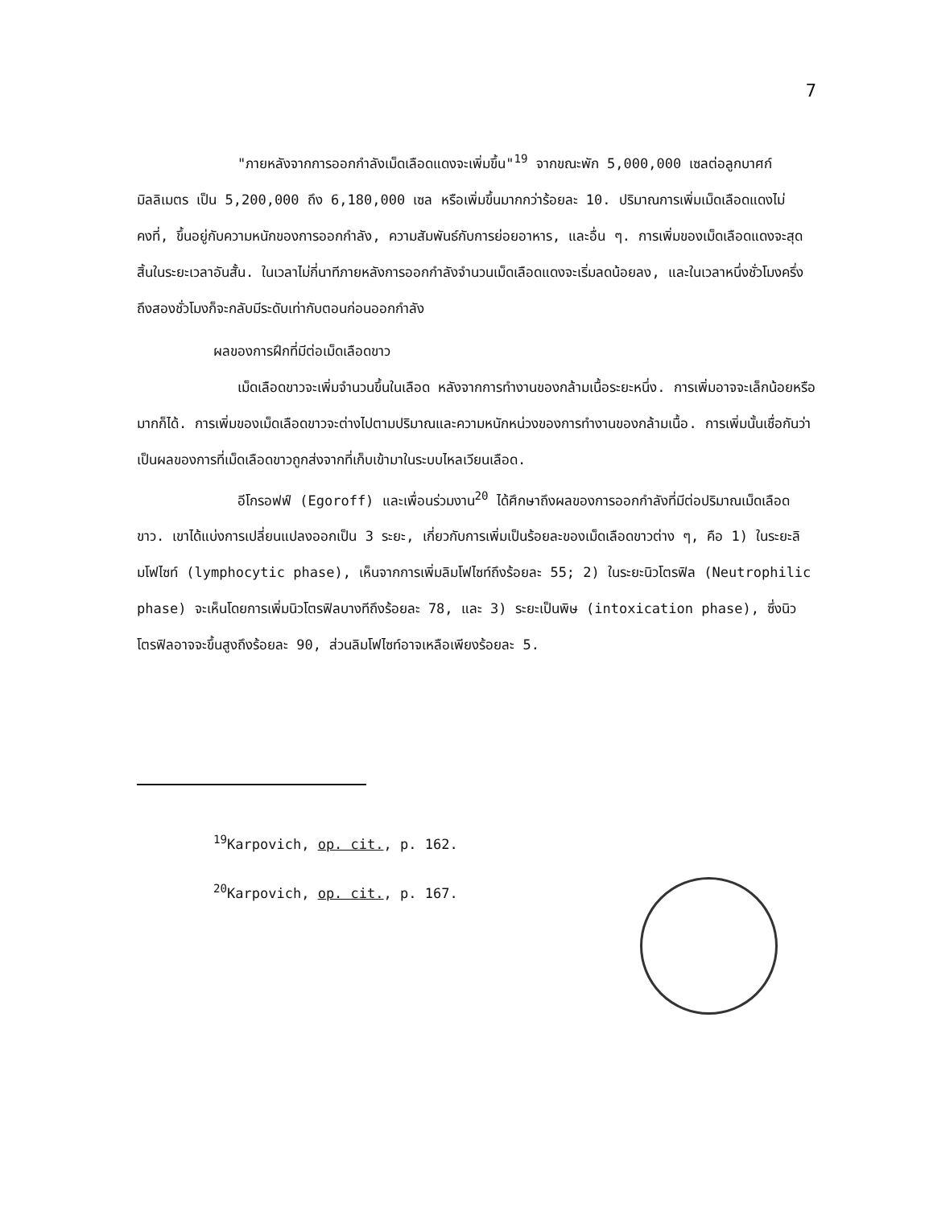7
"ภายหลังจากการออกกำลังเม็ดเลือดแดงจะเพิ่มขึ้น"<sup>19</sup> จากขณะพัก 5,000,000 เซลต่อลูกบาศก์มิลลิเมตร เป็น 5,200,000 ถึง 6,180,000 เซล หรือเพิ่มขึ้นมากกว่าร้อยละ 10. ปริมาณการเพิ่มเม็ดเลือดแดงไม่คงที่, ขึ้นอยู่กับความหนักของการออกกำลัง, ความสัมพันธ์กับการย่อยอาหาร, และอื่น ๆ. การเพิ่มของเม็ดเลือดแดงจะสุดสิ้นในระยะเวลาอันสั้น. ในเวลาไม่กี่นาทีภายหลังการออกกำลังจำนวนเม็ดเลือดแดงจะเริ่มลดน้อยลง, และในเวลาหนึ่งชั่วโมงครึ่งถึงสองชั่วโมงก็จะกลับมีระดับเท่ากับตอนก่อนออกกำลัง
ผลของการฝึกที่มีต่อเม็ดเลือดขาว
เม็ดเลือดขาวจะเพิ่มจำนวนขึ้นในเลือด หลังจากการทำงานของกล้ามเนื้อระยะหนึ่ง. การเพิ่มอาจจะเล็กน้อยหรือมากก็ได้. การเพิ่มของเม็ดเลือดขาวจะต่างไปตามปริมาณและความหนักหน่วงของการทำงานของกล้ามเนื้อ. การเพิ่มนั้นเชื่อกันว่าเป็นผลของการที่เม็ดเลือดขาวถูกส่งจากที่เก็บเข้ามาในระบบไหลเวียนเลือด.
อีโกรอฟฟ์ (Egoroff) และเพื่อนร่วมงาน<sup>20</sup> ได้ศึกษาถึงผลของการออกกำลังที่มีต่อปริมาณเม็ดเลือดขาว. เขาได้แบ่งการเปลี่ยนแปลงออกเป็น 3 ระยะ, เกี่ยวกับการเพิ่มเป็นร้อยละของเม็ดเลือดขาวต่าง ๆ, คือ 1) ในระยะลิมโฟไซท์ (lymphocytic phase), เห็นจากการเพิ่มลิมโฟไซท์ถึงร้อยละ 55; 2) ในระยะนิวโตรฟิล (Neutrophilic phase) จะเห็นโดยการเพิ่มนิวโตรฟิลบางทีถึงร้อยละ 78, และ 3) ระยะเป็นพิษ (intoxication phase), ซึ่งนิวโตรฟิลอาจจะขึ้นสูงถึงร้อยละ 90, ส่วนลิมโฟไซท์อาจเหลือเพียงร้อยละ 5.
<sup>19</sup> Karpovich, op. cit., p. 162.
<sup>20</sup> Karpovich, op. cit., p. 167.